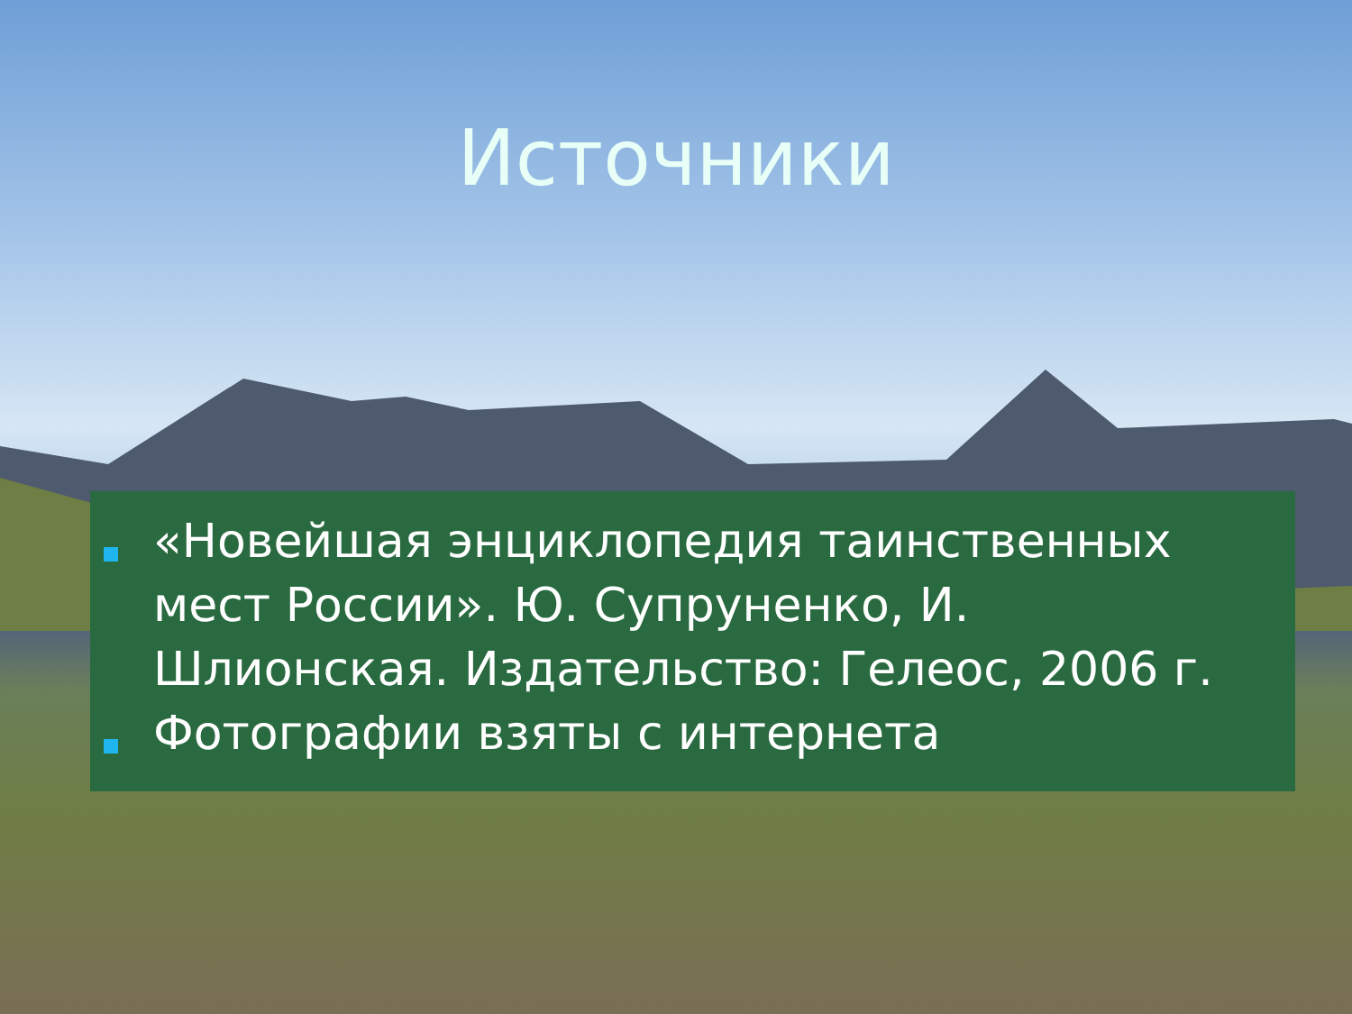Источники
«Новейшая энциклопедия таинственных мест России». Ю. Супруненко, И. Шлионская. Издательство: Гелеос, 2006 г.
Фотографии взяты с интернета